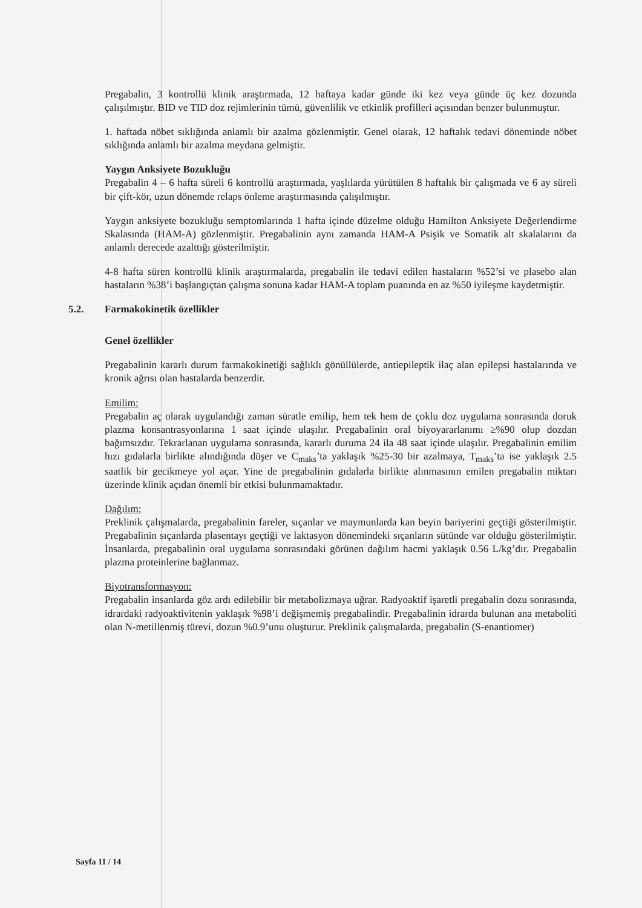Pregabalin, 3 kontrollü klinik araştırmada, 12 haftaya kadar günde iki kez veya günde üç kez dozunda çalışılmıştır. BID ve TID doz rejimlerinin tümü, güvenlilik ve etkinlik profilleri açısından benzer bulunmuştur.
1. haftada nöbet sıklığında anlamlı bir azalma gözlenmiştir. Genel olarak, 12 haftalık tedavi döneminde nöbet sıklığında anlamlı bir azalma meydana gelmiştir.
Yaygın Anksiyete Bozukluğu
Pregabalin 4 – 6 hafta süreli 6 kontrollü araştırmada, yaşlılarda yürütülen 8 haftalık bir çalışmada ve 6 ay süreli bir çift-kör, uzun dönemde relaps önleme araştırmasında çalışılmıştır.
Yaygın anksiyete bozukluğu semptomlarında 1 hafta içinde düzelme olduğu Hamilton Anksiyete Değerlendirme Skalasında (HAM-A) gözlenmiştir. Pregabalinin aynı zamanda HAM-A Psişik ve Somatik alt skalalarını da anlamlı derecede azalttığı gösterilmiştir.
4-8 hafta süren kontrollü klinik araştırmalarda, pregabalin ile tedavi edilen hastaların %52’si ve plasebo alan hastaların %38’i başlangıçtan çalışma sonuna kadar HAM-A toplam puanında en az %50 iyileşme kaydetmiştir.
5.2. Farmakokinetik özellikler
Genel özellikler
Pregabalinin kararlı durum farmakokinetiği sağlıklı gönüllülerde, antiepileptik ilaç alan epilepsi hastalarında ve kronik ağrısı olan hastalarda benzerdir.
Emilim:
Pregabalin aç olarak uygulandığı zaman süratle emilip, hem tek hem de çoklu doz uygulama sonrasında doruk plazma konsantrasyonlarına 1 saat içinde ulaşılır. Pregabalinin oral biyoyararlanımı ≥%90 olup dozdan bağımsızdır. Tekrarlanan uygulama sonrasında, kararlı duruma 24 ila 48 saat içinde ulaşılır. Pregabalinin emilim hızı gıdalarla birlikte alındığında düşer ve C<sub>maks</sub>’ta yaklaşık %25-30 bir azalmaya, T<sub>maks</sub>’ta ise yaklaşık 2.5 saatlik bir gecikmeye yol açar. Yine de pregabalinin gıdalarla birlikte alınmasının emilen pregabalin miktarı üzerinde klinik açıdan önemli bir etkisi bulunmamaktadır.
Dağılım:
Preklinik çalışmalarda, pregabalinin fareler, sıçanlar ve maymunlarda kan beyin bariyerini geçtiği gösterilmiştir. Pregabalinin sıçanlarda plasentayı geçtiği ve laktasyon dönemindeki sıçanların sütünde var olduğu gösterilmiştir. İnsanlarda, pregabalinin oral uygulama sonrasındaki görünen dağılım hacmi yaklaşık 0.56 L/kg’dır. Pregabalin plazma proteinlerine bağlanmaz.
Biyotransformasyon:
Pregabalin insanlarda göz ardı edilebilir bir metabolizmaya uğrar. Radyoaktif işaretli pregabalin dozu sonrasında, idrardaki radyoaktivitenin yaklaşık %98’i değişmemiş pregabalindir. Pregabalinin idrarda bulunan ana metaboliti olan N-metillenmiş türevi, dozun %0.9’unu oluşturur. Preklinik çalışmalarda, pregabalin (S-enantiomer)
Sayfa 11 / 14